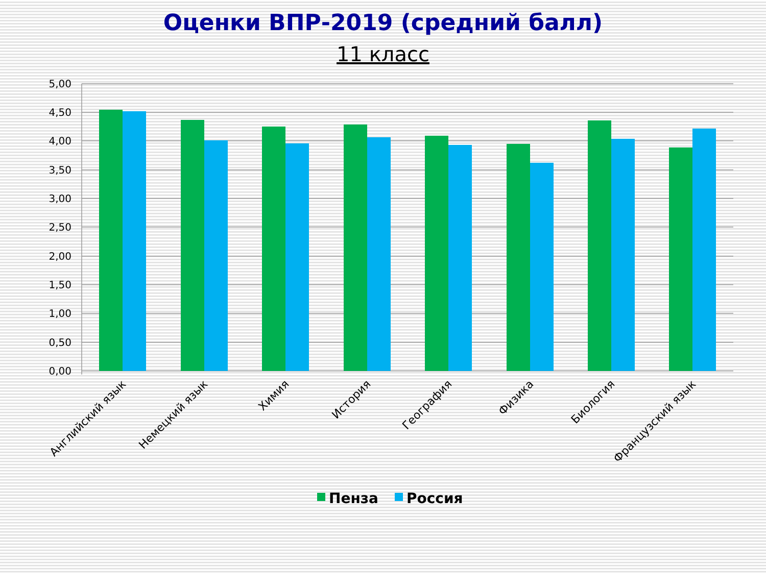Оценки ВПР-2019 (средний балл)
11 класс
5,00
4,50
4,00
3,50
3,00
2,50
2,00
1,50
1,00
0,50
0,00
Английский язык
Немецкий язык
Химия
История
География
Физика
Биология
Французский язык
Пенза
Россия